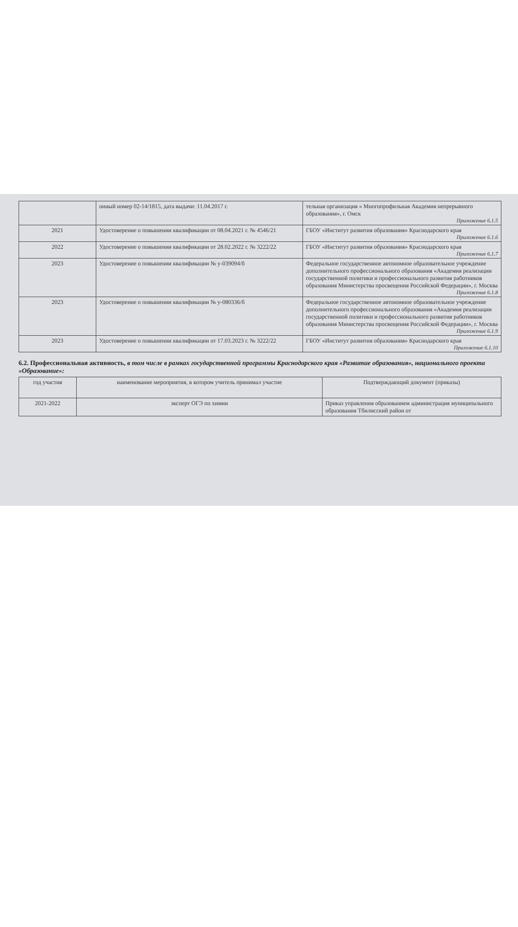| | онный номер 02-14/1815, дата выдачи: 11.04.2017 г. | тельная организация « Многопрофильная Академия непрерывного образования», г. Омск Приложение 6.1.5 |
| 2021 | Удостоверение о повышении квалификации от 08.04.2021 г. № 4546/21 | ГБОУ «Институт развития образования» Краснодарского края Приложение 6.1.6 |
| 2022 | Удостоверение о повышении квалификации от 28.02.2022 г. № 3222/22 | ГБОУ «Институт развития образования» Краснодарского края Приложение 6.1.7 |
| 2023 | Удостоверение о повышении квалификации № у-039094/б | Федеральное государственное автономное образовательное учреждение дополнительного профессионального образования «Академия реализации государственной политики и профессионального развития работников образования Министерства просвещения Российской Федерации», г. Москва Приложение 6.1.8 |
| 2023 | Удостоверение о повышении квалификации № у-080336/б | Федеральное государственное автономное образовательное учреждение дополнительного профессионального образования «Академия реализации государственной политики и профессионального развития работников образования Министерства просвещения Российской Федерации», г. Москва Приложение 6.1.9 |
| 2023 | Удостоверение о повышении квалификации от 17.03.2023 г. № 3222/22 | ГБОУ «Институт развития образования» Краснодарского края Приложение 6.1.10 |
6.2. Профессиональная активность, в том числе в рамках государственной программы Краснодарского края «Развитие образования», национального проекта «Образование»:
| год участия | наименование мероприятия, в котором учитель принимал участие | Подтверждающий документ (приказы) |
| --- | --- | --- |
| 2021-2022 | эксперт ОГЭ по химии | Приказ управления образованием администрация муниципального образования Тбилисский район от |